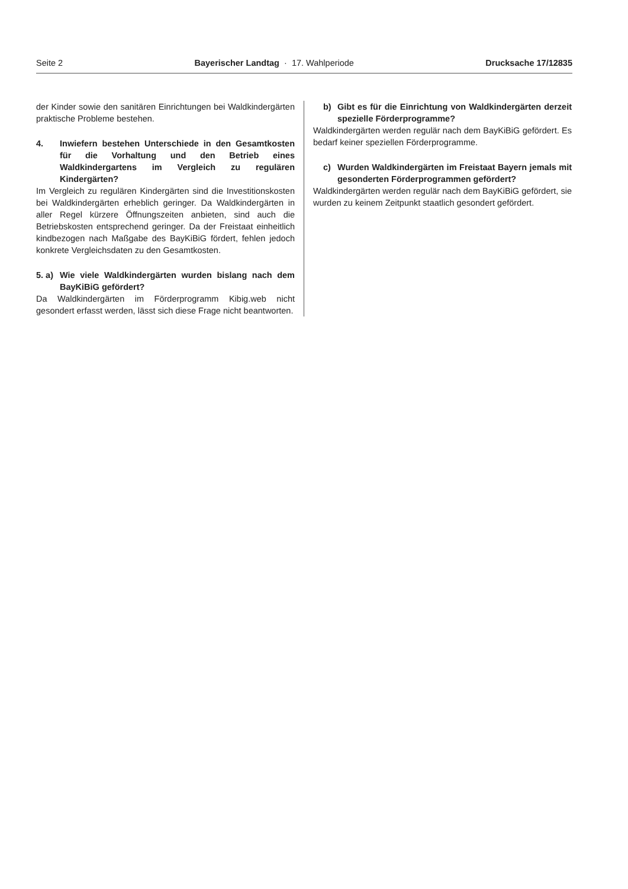Seite 2 Bayerischer Landtag · 17. Wahlperiode Drucksache 17/12835
der Kinder sowie den sanitären Einrichtungen bei Waldkindergärten praktische Probleme bestehen.
4. Inwiefern bestehen Unterschiede in den Gesamtkosten für die Vorhaltung und den Betrieb eines Waldkindergartens im Vergleich zu regulären Kindergärten?
Im Vergleich zu regulären Kindergärten sind die Investitionskosten bei Waldkindergärten erheblich geringer. Da Waldkindergärten in aller Regel kürzere Öffnungszeiten anbieten, sind auch die Betriebskosten entsprechend geringer. Da der Freistaat einheitlich kindbezogen nach Maßgabe des BayKiBiG fördert, fehlen jedoch konkrete Vergleichsdaten zu den Gesamtkosten.
5. a) Wie viele Waldkindergärten wurden bislang nach dem BayKiBiG gefördert?
Da Waldkindergärten im Förderprogramm Kibig.web nicht gesondert erfasst werden, lässt sich diese Frage nicht beantworten.
b) Gibt es für die Einrichtung von Waldkindergärten derzeit spezielle Förderprogramme?
Waldkindergärten werden regulär nach dem BayKiBiG gefördert. Es bedarf keiner speziellen Förderprogramme.
c) Wurden Waldkindergärten im Freistaat Bayern jemals mit gesonderten Förderprogrammen gefördert?
Waldkindergärten werden regulär nach dem BayKiBiG gefördert, sie wurden zu keinem Zeitpunkt staatlich gesondert gefördert.